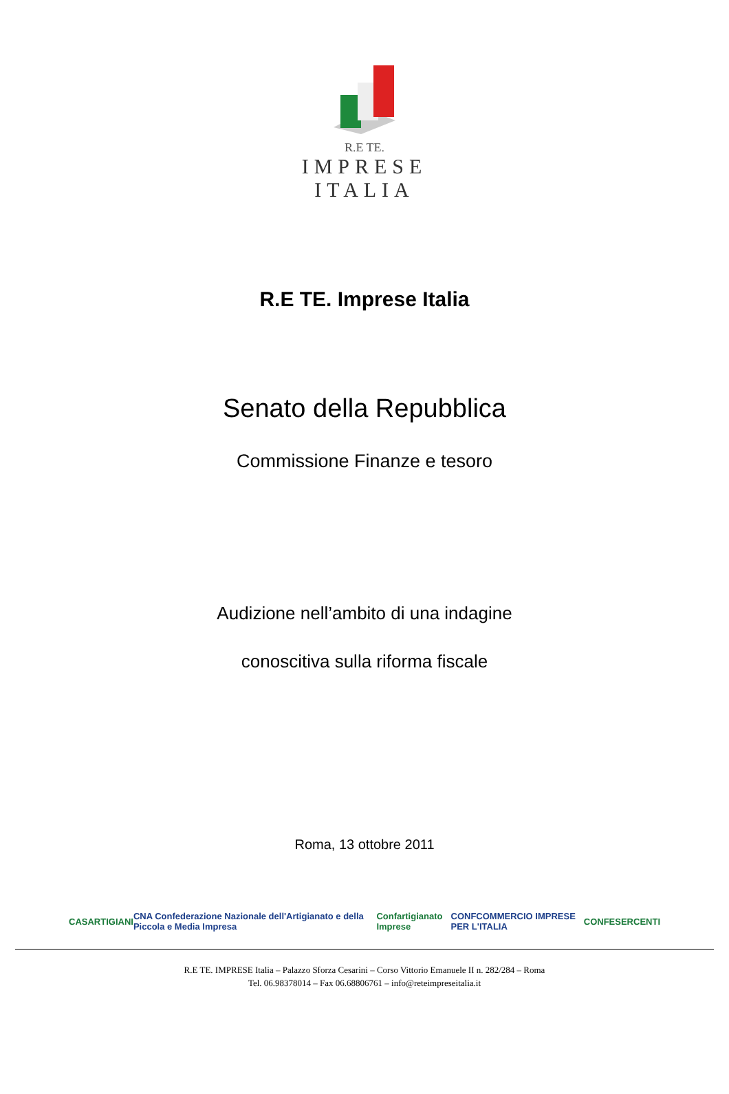R.E TE.
IMPRESE ITALIA
R.E TE. Imprese Italia
Senato della Repubblica
Commissione Finanze e tesoro
Audizione nell’ambito di una indagine
conoscitiva sulla riforma fiscale
Roma, 13 ottobre 2011
CASARTIGIANI CNA Confederazione Nazionale dell'Artigianato e della Piccola e Media Impresa Confartigianato Imprese CONFCOMMERCIO IMPRESE PER L'ITALIA CONFESERCENTI
R.E TE. IMPRESE Italia – Palazzo Sforza Cesarini – Corso Vittorio Emanuele II n. 282/284 – Roma
Tel. 06.98378014 – Fax 06.68806761 – info@reteimpreseitalia.it